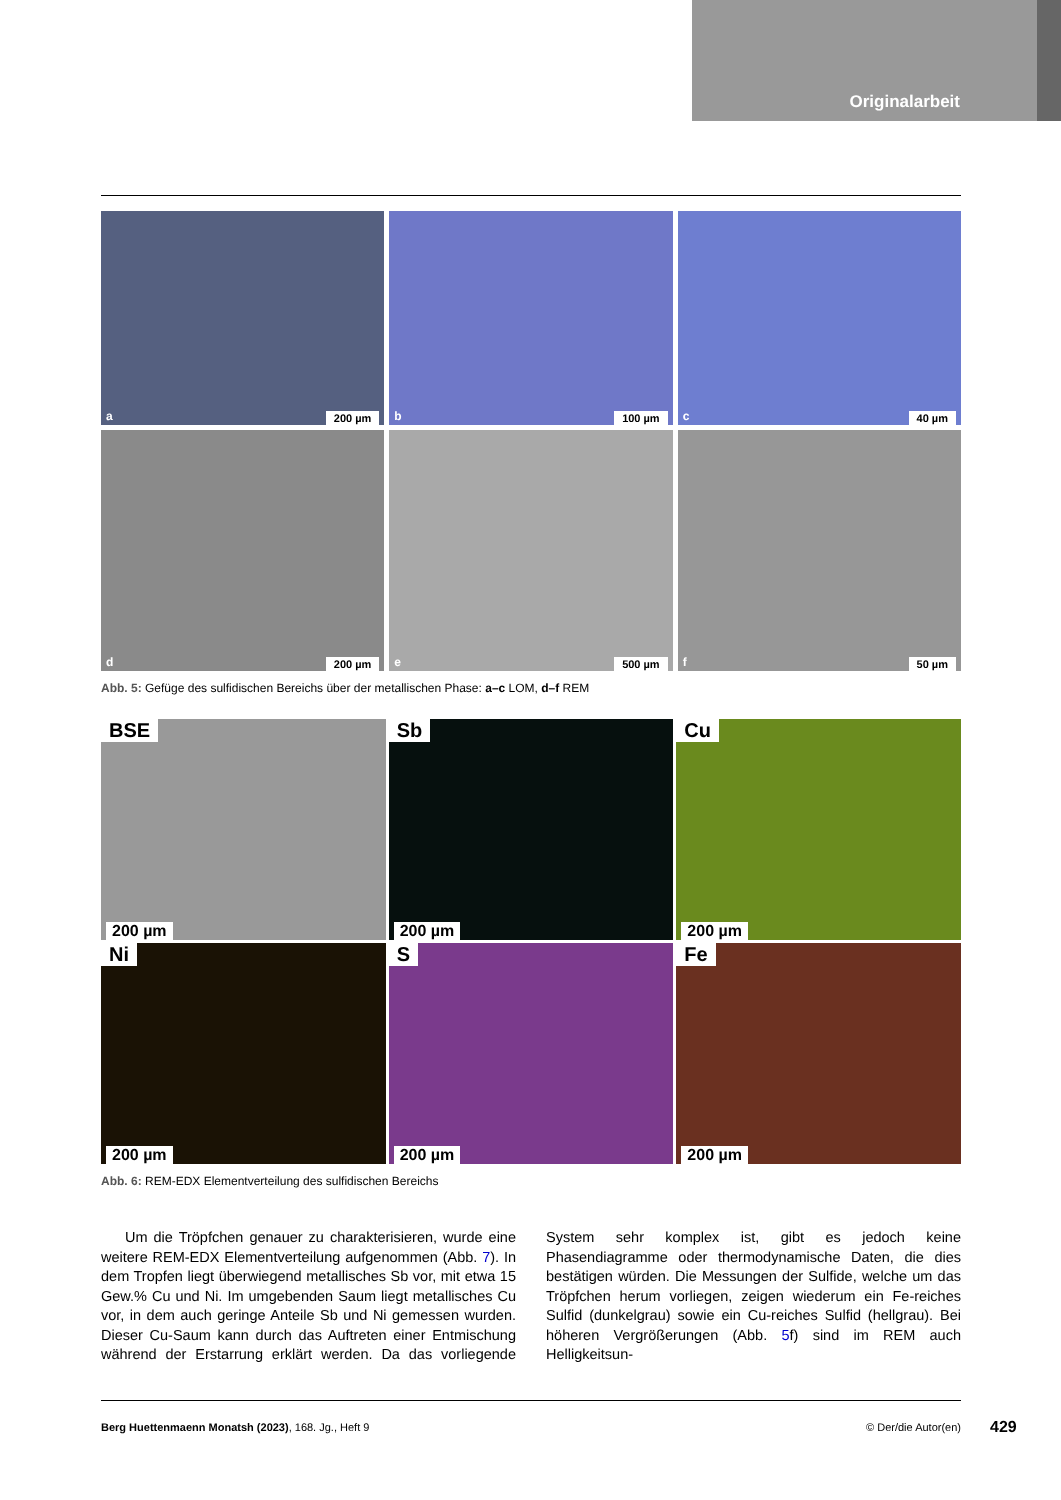Originalarbeit
a 200 µm
b 100 µm
c 40 µm
d 200 µm
e 500 µm
f 50 µm
Abb. 5: Gefüge des sulfidischen Bereichs über der metallischen Phase: a–c LOM, d–f REM
BSE
200 µm
Sb
200 µm
Cu
200 µm
Ni
200 µm
S
200 µm
Fe
200 µm
Abb. 6: REM-EDX Elementverteilung des sulfidischen Bereichs
Um die Tröpfchen genauer zu charakterisieren, wurde eine weitere REM-EDX Elementverteilung aufgenommen (Abb. 7). In dem Tropfen liegt überwiegend metallisches Sb vor, mit etwa 15 Gew.% Cu und Ni. Im umgebenden Saum liegt metallisches Cu vor, in dem auch geringe Anteile Sb und Ni gemessen wurden. Dieser Cu-Saum kann durch das Auftreten einer Entmischung während der Erstarrung erklärt werden. Da das vorliegende System sehr komplex ist, gibt es jedoch keine Phasendiagramme oder thermodynamische Daten, die dies bestätigen würden. Die Messungen der Sulfide, welche um das Tröpfchen herum vorliegen, zeigen wiederum ein Fe-reiches Sulfid (dunkelgrau) sowie ein Cu-reiches Sulfid (hellgrau). Bei höheren Vergrößerungen (Abb. 5f) sind im REM auch Helligkeitsun-
Berg Huettenmaenn Monatsh (2023), 168. Jg., Heft 9
© Der/die Autor(en)
429